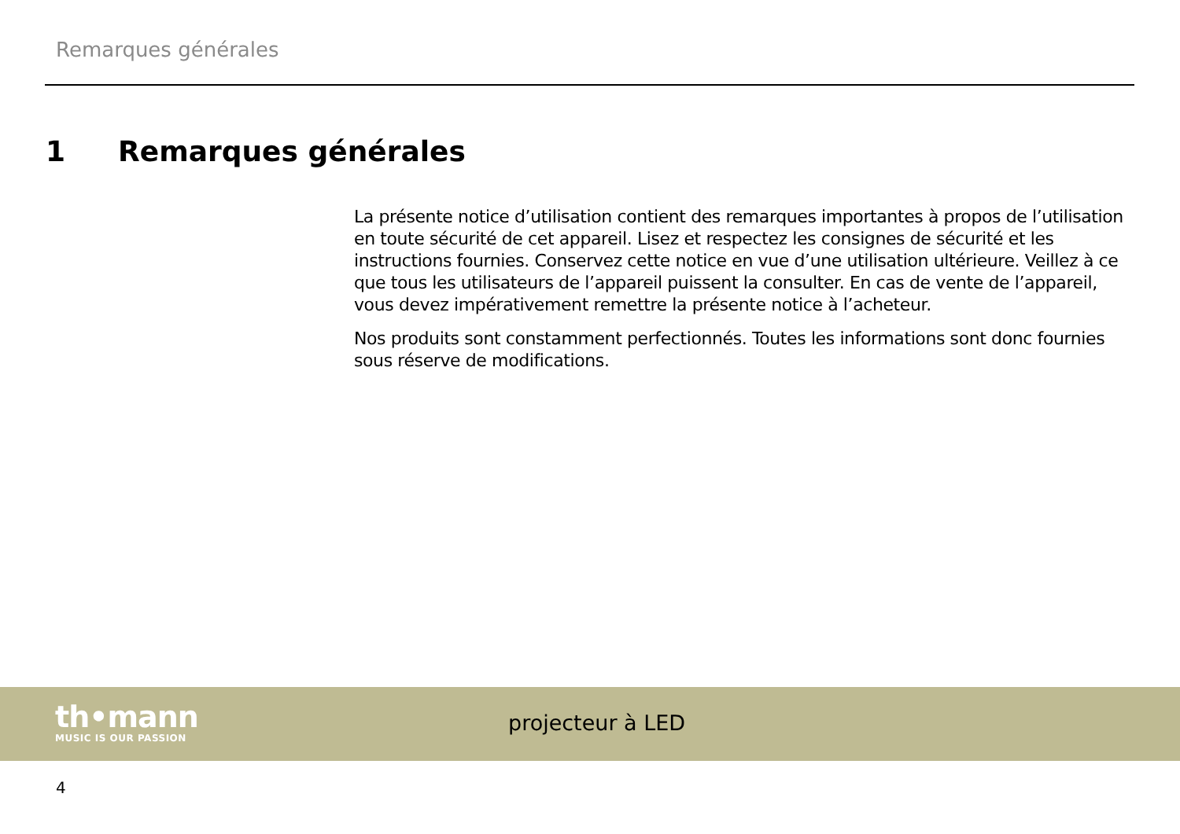Remarques générales
1 Remarques générales
La présente notice d’utilisation contient des remarques importantes à propos de l’utilisation en toute sécurité de cet appareil. Lisez et respectez les consignes de sécurité et les instructions fournies. Conservez cette notice en vue d’une utilisation ultérieure. Veillez à ce que tous les utilisateurs de l’appareil puissent la consulter. En cas de vente de l’appareil, vous devez impérativement remettre la présente notice à l’acheteur.
Nos produits sont constamment perfectionnés. Toutes les informations sont donc fournies sous réserve de modifications.
th•mann
MUSIC IS OUR PASSION
projecteur à LED
4